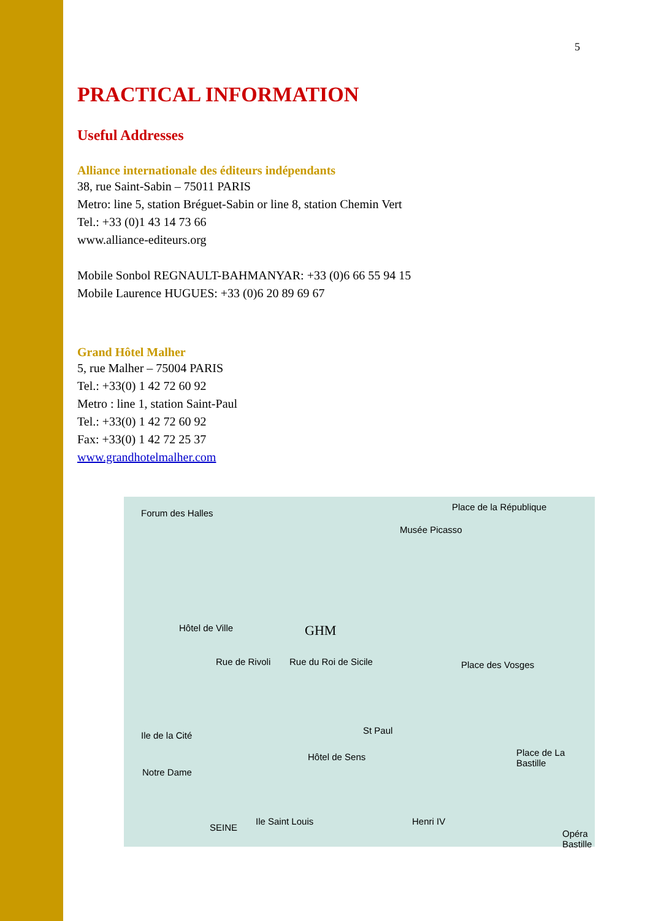5
PRACTICAL INFORMATION
Useful Addresses
Alliance internationale des éditeurs indépendants
38, rue Saint-Sabin – 75011 PARIS
Metro: line 5, station Bréguet-Sabin or line 8, station Chemin Vert
Tel.: +33 (0)1 43 14 73 66
www.alliance-editeurs.org
Mobile Sonbol REGNAULT-BAHMANYAR: +33 (0)6 66 55 94 15
Mobile Laurence HUGUES: +33 (0)6 20 89 69 67
Grand Hôtel Malher
5, rue Malher – 75004 PARIS
Tel.: +33(0) 1 42 72 60 92
Metro : line 1, station Saint-Paul
Tel.: +33(0) 1 42 72 60 92
Fax: +33(0) 1 42 72 25 37
www.grandhotelmalher.com
Forum des Halles
Place de la République
Musée Picasso
GHM Hôtel de Ville
Rue de Rivoli Rue du Roi de Sicile
St Paul
Place des Vosges
Ile de la Cité
Notre Dame
Hôtel de Sens Place de La Bastille
Ile Saint Louis
SEINE
Henri IV
Opéra Bastille